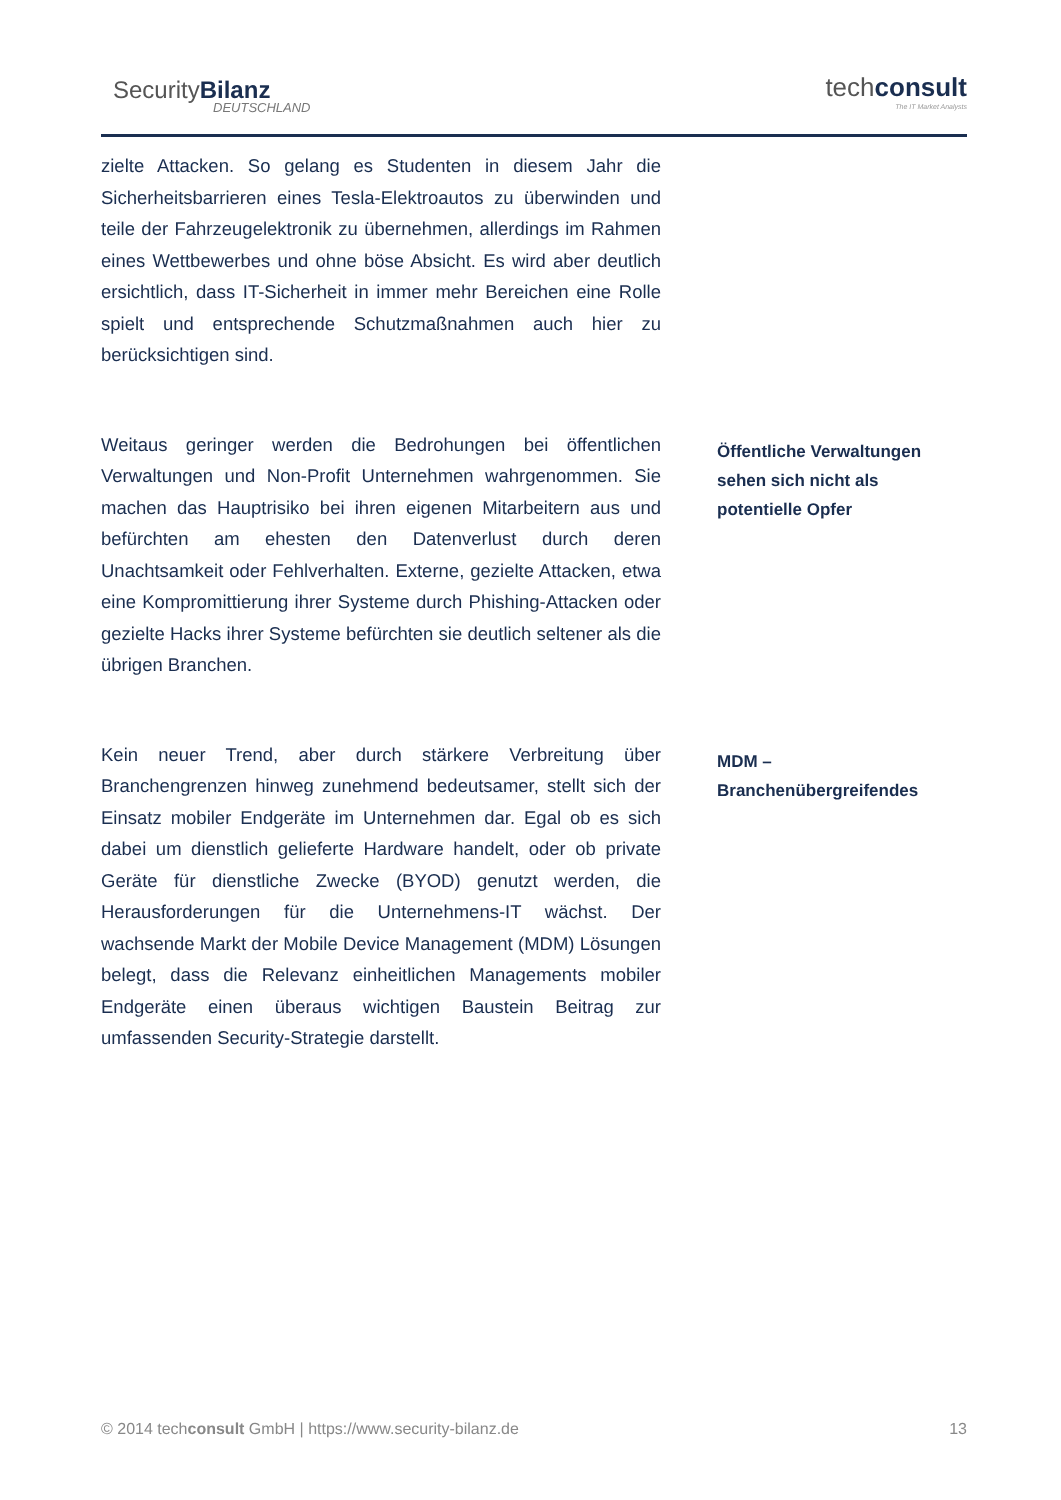SecurityBilanz
DEUTSCHLAND
techconsult
The IT Market Analysts
zielte Attacken. So gelang es Studenten in diesem Jahr die Sicherheitsbarrieren eines Tesla-Elektroautos zu überwinden und teile der Fahrzeugelektronik zu übernehmen, allerdings im Rahmen eines Wettbewerbes und ohne böse Absicht. Es wird aber deutlich ersichtlich, dass IT-Sicherheit in immer mehr Bereichen eine Rolle spielt und entsprechende Schutzmaßnahmen auch hier zu berücksichtigen sind.
Weitaus geringer werden die Bedrohungen bei öffentlichen Verwaltungen und Non-Profit Unternehmen wahrgenommen. Sie machen das Hauptrisiko bei ihren eigenen Mitarbeitern aus und befürchten am ehesten den Datenverlust durch deren Unachtsamkeit oder Fehlverhalten. Externe, gezielte Attacken, etwa eine Kompromittierung ihrer Systeme durch Phishing-Attacken oder gezielte Hacks ihrer Systeme befürchten sie deutlich seltener als die übrigen Branchen.
Öffentliche Verwaltungen sehen sich nicht als potentielle Opfer
Kein neuer Trend, aber durch stärkere Verbreitung über Branchengrenzen hinweg zunehmend bedeutsamer, stellt sich der Einsatz mobiler Endgeräte im Unternehmen dar. Egal ob es sich dabei um dienstlich gelieferte Hardware handelt, oder ob private Geräte für dienstliche Zwecke (BYOD) genutzt werden, die Herausforderungen für die Unternehmens-IT wächst. Der wachsende Markt der Mobile Device Management (MDM) Lösungen belegt, dass die Relevanz einheitlichen Managements mobiler Endgeräte einen überaus wichtigen Baustein Beitrag zur umfassenden Security-Strategie darstellt.
MDM – Branchenübergreifendes
© 2014 techconsult GmbH | https://www.security-bilanz.de 13